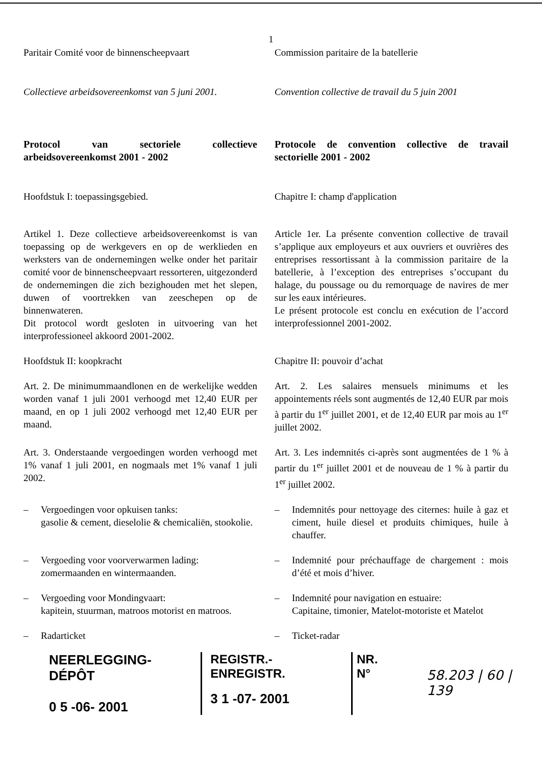1
Paritair Comité voor de binnenscheepvaart
Commission paritaire de la batellerie
Collectieve arbeidsovereenkomst van 5 juni 2001.
Convention collective de travail du 5 juin 2001
Protocol van sectoriele collectieve arbeidsovereenkomst 2001 - 2002
Protocole de convention collective de travail sectorielle 2001 - 2002
Hoofdstuk I: toepassingsgebied. Chapitre I: champ d'application
Artikel 1. Deze collectieve arbeidsovereenkomst is van toepassing op de werkgevers en op de werklieden en werksters van de ondernemingen welke onder het paritair comité voor de binnenscheepvaart ressorteren, uitgezonderd de ondernemingen die zich bezighouden met het slepen, duwen of voortrekken van zeeschepen op de binnenwateren.
Dit protocol wordt gesloten in uitvoering van het interprofessioneel akkoord 2001-2002.
Article 1er. La présente convention collective de travail s’applique aux employeurs et aux ouvriers et ouvrières des entreprises ressortissant à la commission paritaire de la batellerie, à l’exception des entreprises s’occupant du halage, du poussage ou du remorquage de navires de mer sur les eaux intérieures.
Le présent protocole est conclu en exécution de l’accord interprofessionnel 2001-2002.
Hoofdstuk II: koopkracht Chapitre II: pouvoir d’achat
Art. 2. De minimummaandlonen en de werkelijke wedden worden vanaf 1 juli 2001 verhoogd met 12,40 EUR per maand, en op 1 juli 2002 verhoogd met 12,40 EUR per maand.
Art. 2. Les salaires mensuels minimums et les appointements réels sont augmentés de 12,40 EUR par mois à partir du 1<sup>er</sup> juillet 2001, et de 12,40 EUR par mois au 1<sup>er</sup> juillet 2002.
Art. 3. Onderstaande vergoedingen worden verhoogd met 1% vanaf 1 juli 2001, en nogmaals met 1% vanaf 1 juli 2002.
Art. 3. Les indemnités ci-après sont augmentées de 1 % à partir du 1<sup>er</sup> juillet 2001 et de nouveau de 1 % à partir du 1<sup>er</sup> juillet 2002.
– Vergoedingen voor opkuisen tanks:
gasolie & cement, dieselolie & chemicaliën, stookolie.
– Indemnités pour nettoyage des citernes: huile à gaz et ciment, huile diesel et produits chimiques, huile à chauffer.
– Vergoeding voor voorverwarmen lading:
zomermaanden en wintermaanden.
– Indemnité pour préchauffage de chargement : mois d’été et mois d’hiver.
– Vergoeding voor Mondingvaart:
kapitein, stuurman, matroos motorist en matroos.
– Indemnité pour navigation en estuaire:
Capitaine, timonier, Matelot-motoriste et Matelot
– Radarticket – Ticket-radar
NEERLEGGING-DÉPÔT
0 5 -06- 2001
REGISTR.-ENREGISTR.
3 1 -07- 2001
NR.
N°
58.203 | 60 | 139